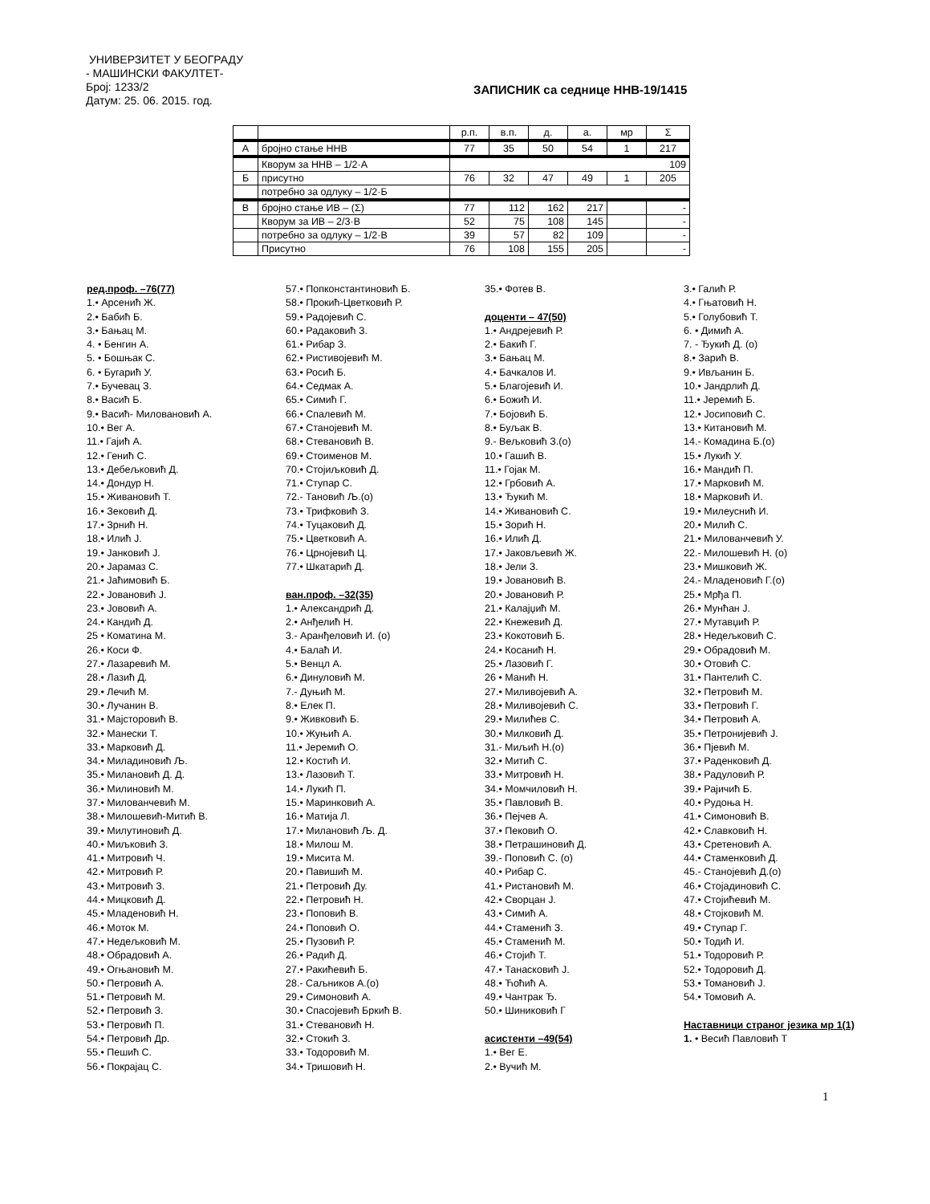УНИВЕРЗИТЕТ У БЕОГРАДУ
- МАШИНСКИ ФАКУЛТЕТ-
Број: 1233/2
Датум: 25. 06. 2015. год.
ЗАПИСНИК са седнице ННВ-19/1415
| | | р.п. | в.п. | д. | а. | мр | Σ |
| А | бројно стање ННВ | 77 | 35 | 50 | 54 | 1 | 217 |
| | Кворум за ННВ – 1/2·А | 109 | | | | | |
| Б | присутно | 76 | 32 | 47 | 49 | 1 | 205 |
| | потребно за одлуку – 1/2·Б | | | | | | |
| В | бројно стање ИВ – (Σ) | 77 | 112 | 162 | 217 | | - |
| | Кворум за ИВ – 2/3·В | 52 | 75 | 108 | 145 | | - |
| | потребно за одлуку – 1/2·В | 39 | 57 | 82 | 109 | | - |
| | Присутно | 76 | 108 | 155 | 205 | | - |
ред.проф. –76(77)
1.• Арсенић Ж.
2.• Бабић Б.
3.• Бањац М.
4. • Бенгин А.
5. • Бошњак С.
6. • Бугарић У.
7.• Бучевац З.
8.• Васић Б.
9.• Васић- Миловановић А.
10.• Вег А.
11.• Гајић А.
12.• Генић С.
13.• Дебељковић Д.
14.• Дондур Н.
15.• Живановић Т.
16.• Зековић Д.
17.• Зрнић Н.
18.• Илић Ј.
19.• Јанковић Ј.
20.• Јарамаз С.
21.• Јаћимовић Б.
22.• Јовановић Ј.
23.• Јововић А.
24.• Кандић Д.
25 • Коматина М.
26.• Коси Ф.
27.• Лазаревић М.
28.• Лазић Д.
29.• Лечић М.
30.• Лучанин В.
31.• Мајсторовић В.
32.• Манески Т.
33.• Марковић Д.
34.• Миладиновић Љ.
35.• Милановић Д. Д.
36.• Милиновић М.
37.• Милованчевић М.
38.• Милошевић-Митић В.
39.• Милутиновић Д.
40.• Миљковић З.
41.• Митровић Ч.
42.• Митровић Р.
43.• Митровић З.
44.• Мицковић Д.
45.• Младеновић Н.
46.• Моток М.
47.• Недељковић М.
48.• Обрадовић А.
49.• Огњановић М.
50.• Петровић А.
51.• Петровић М.
52.• Петровић З.
53.• Петровић П.
54.• Петровић Др.
55.• Пешић С.
56.• Покрајац С.
57.• Попконстантиновић Б.
58.• Прокић-Цветковић Р.
59.• Радојевић С.
60.• Радаковић З.
61.• Рибар З.
62.• Ристивојевић М.
63.• Росић Б.
64.• Седмак А.
65.• Симић Г.
66.• Спалевић М.
67.• Станојевић М.
68.• Стевановић В.
69.• Стоименов М.
70.• Стојиљковић Д.
71.• Ступар С.
72.- Тановић Љ.(о)
73.• Трифковић З.
74.• Туцаковић Д.
75.• Цветковић А.
76.• Црнојевић Ц.
77.• Шкатарић Д.
ван.проф. –32(35)
1.• Александрић Д.
2.• Анђелић Н.
3.- Аранђеловић И. (о)
4.• Балаћ И.
5.• Венцл А.
6.• Динуловић М.
7.- Дуњић М.
8.• Елек П.
9.• Живковић Б.
10.• Жуњић А.
11.• Јеремић О.
12.• Костић И.
13.• Лазовић Т.
14.• Лукић П.
15.• Маринковић А.
16.• Матија Л.
17.• Милановић Љ. Д.
18.• Милош М.
19.• Мисита М.
20.• Павишић М.
21.• Петровић Ду.
22.• Петровић Н.
23.• Поповић В.
24.• Поповић О.
25.• Пузовић Р.
26.• Радић Д.
27.• Ракићевић Б.
28.- Саљников А.(о)
29.• Симоновић А.
30.• Спасојевић Бркић В.
31.• Стевановић Н.
32.• Стокић З.
33.• Тодоровић М.
34.• Тришовић Н.
35.• Фотев В.
доценти – 47(50)
1.• Андрејевић Р.
2.• Бакић Г.
3.• Бањац М.
4.• Бачкалов И.
5.• Благојевић И.
6.• Божић И.
7.• Бојовић Б.
8.• Буљак В.
9.- Вељковић З.(о)
10.• Гашић В.
11.• Гојак М.
12.• Грбовић А.
13.• Ђукић М.
14.• Живановић С.
15.• Зорић Н.
16.• Илић Д.
17.• Јаковљевић Ж.
18.• Јели З.
19.• Јовановић В.
20.• Јовановић Р.
21.• Калајџић М.
22.• Кнежевић Д.
23.• Кокотовић Б.
24.• Косанић Н.
25.• Лазовић Г.
26 • Манић Н.
27.• Миливојевић А.
28.• Миливојевић С.
29.• Милићев С.
30.• Милковић Д.
31.- Миљић Н.(о)
32.• Митић С.
33.• Митровић Н.
34.• Момчиловић Н.
35.• Павловић В.
36.• Пејчев А.
37.• Пековић О.
38.• Петрашиновић Д.
39.- Поповић С. (о)
40.• Рибар С.
41.• Ристановић М.
42.• Сворцан Ј.
43.• Симић А.
44.• Стаменић З.
45.• Стаменић М.
46.• Стојић Т.
47.• Танасковић Ј.
48.• Ћоћић А.
49.• Чантрак Ђ.
50.• Шиниковић Г
асистенти –49(54)
1.• Вег Е.
2.• Вучић М.
3.• Галић Р.
4.• Гњатовић Н.
5.• Голубовић Т.
6. • Димић А.
7. - Ђукић Д. (о)
8.• Зарић В.
9.• Ивљанин Б.
10.• Јандрлић Д.
11.• Јеремић Б.
12.• Јосиповић С.
13.• Китановић М.
14.- Комадина Б.(о)
15.• Лукић У.
16.• Мандић П.
17.• Марковић М.
18.• Марковић И.
19.• Милеуснић И.
20.• Милић С.
21.• Милованчевић У.
22.- Милошевић Н. (о)
23.• Мишковић Ж.
24.- Младеновић Г.(о)
25.• Мрђа П.
26.• Мунћан Ј.
27.• Мутавџић Р.
28.• Недељковић С.
29.• Обрадовић М.
30.• Отовић С.
31.• Пантелић С.
32.• Петровић М.
33.• Петровић Г.
34.• Петровић А.
35.• Петронијевић Ј.
36.• Пјевић М.
37.• Раденковић Д.
38.• Радуловић Р.
39.• Рајичић Б.
40.• Рудоња Н.
41.• Симоновић В.
42.• Славковић Н.
43.• Сретеновић А.
44.• Стаменковић Д.
45.- Станојевић Д.(о)
46.• Стојадиновић С.
47.• Стојићевић М.
48.• Стојковић М.
49.• Ступар Г.
50.• Тодић И.
51.• Тодоровић Р.
52.• Тодоровић Д.
53.• Томановић Ј.
54.• Томовић А.
Наставници страног језика мр 1(1)
1. • Весић Павловић Т
1